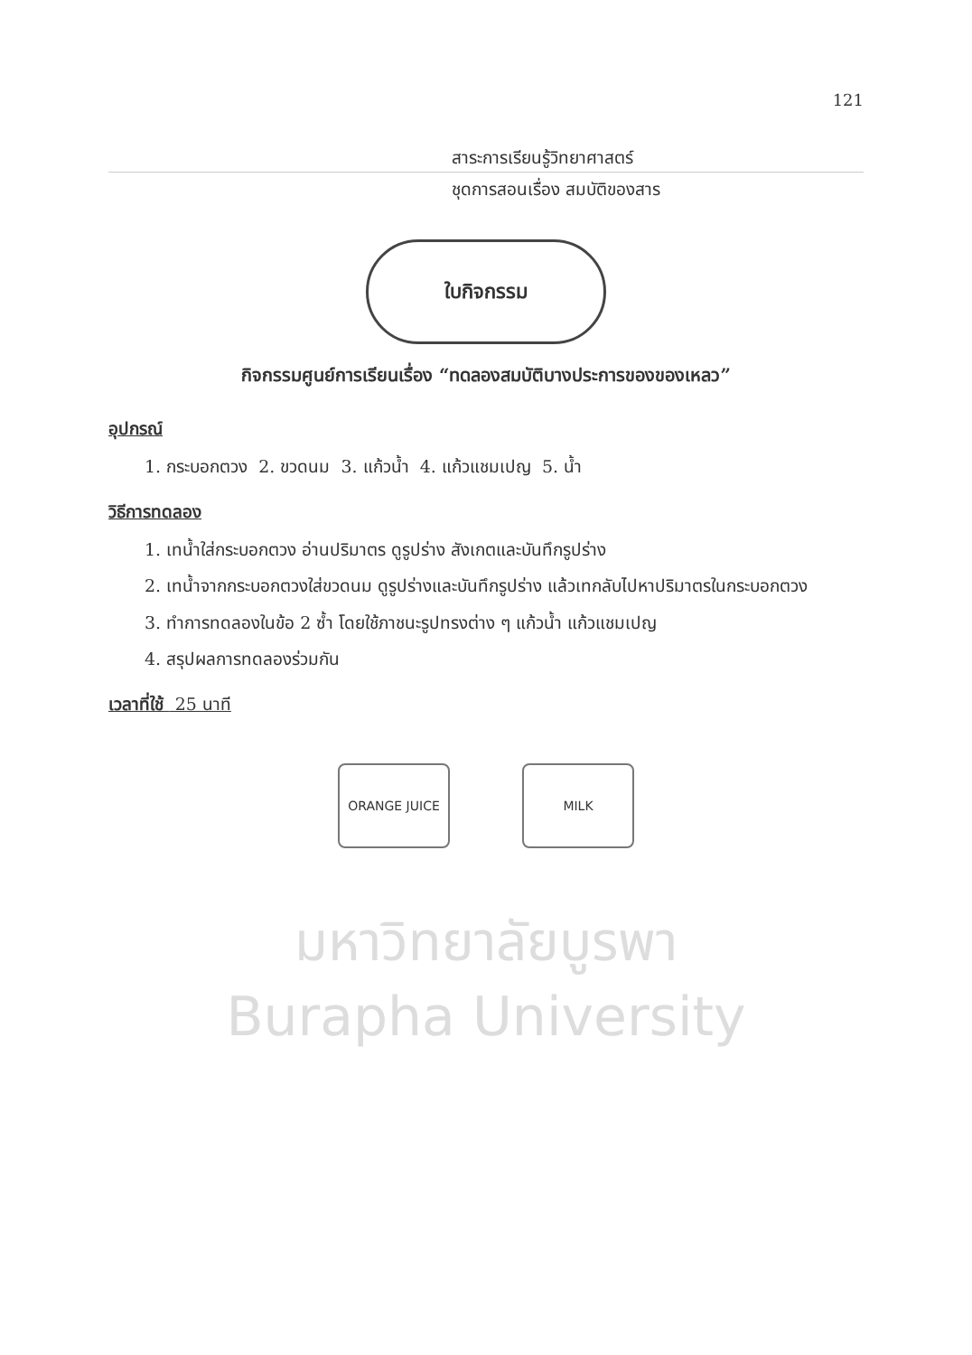121
สาระการเรียนรู้วิทยาศาสตร์
ชุดการสอนเรื่อง สมบัติของสาร
ใบกิจกรรม
กิจกรรมศูนย์การเรียนเรื่อง “ทดลองสมบัติบางประการของของเหลว”
อุปกรณ์
1. กระบอกตวง 2. ขวดนม 3. แก้วน้ำ 4. แก้วแชมเปญ 5. น้ำ
วิธีการทดลอง
1. เทน้ำใส่กระบอกตวง อ่านปริมาตร ดูรูปร่าง สังเกตและบันทึกรูปร่าง
2. เทน้ำจากกระบอกตวงใส่ขวดนม ดูรูปร่างและบันทึกรูปร่าง แล้วเทกลับไปหาปริมาตรในกระบอกตวง
3. ทำการทดลองในข้อ 2 ซ้ำ โดยใช้ภาชนะรูปทรงต่าง ๆ แก้วน้ำ แก้วแชมเปญ
4. สรุปผลการทดลองร่วมกัน
เวลาที่ใช้ 25 นาที
ORANGE JUICE MILK
มหาวิทยาลัยบูรพา
Burapha University